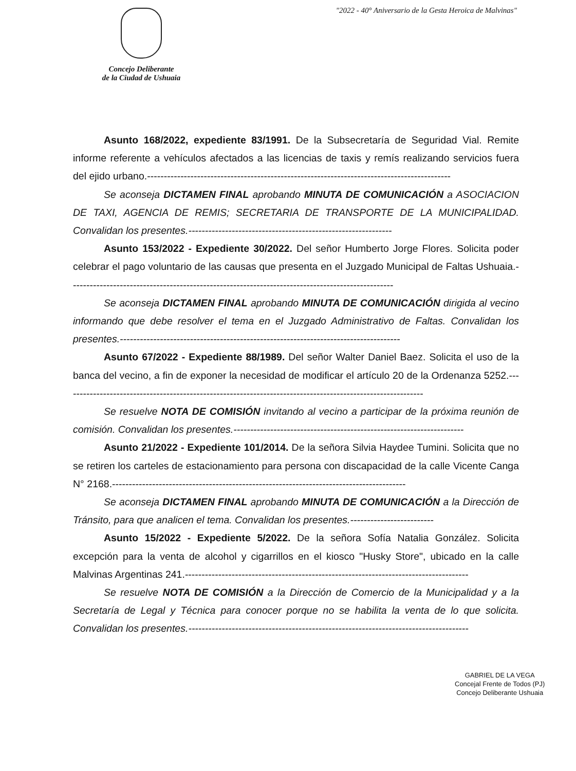"2022 - 40° Aniversario de la Gesta Heroica de Malvinas"
Concejo Deliberante
de la Ciudad de Ushuaia
Asunto 168/2022, expediente 83/1991. De la Subsecretaría de Seguridad Vial. Remite informe referente a vehículos afectados a las licencias de taxis y remís realizando servicios fuera del ejido urbano.-------------------------------------------------------------------------------------------
Se aconseja DICTAMEN FINAL aprobando MINUTA DE COMUNICACIÓN a ASOCIACION DE TAXI, AGENCIA DE REMIS; SECRETARIA DE TRANSPORTE DE LA MUNICIPALIDAD. Convalidan los presentes.-------------------------------------------------------------
Asunto 153/2022 - Expediente 30/2022. Del señor Humberto Jorge Flores. Solicita poder celebrar el pago voluntario de las causas que presenta en el Juzgado Municipal de Faltas Ushuaia.-------------------------------------------------------------------------------------------------
Se aconseja DICTAMEN FINAL aprobando MINUTA DE COMUNICACIÓN dirigida al vecino informando que debe resolver el tema en el Juzgado Administrativo de Faltas. Convalidan los presentes.------------------------------------------------------------------------------------
Asunto 67/2022 - Expediente 88/1989. Del señor Walter Daniel Baez. Solicita el uso de la banca del vecino, a fin de exponer la necesidad de modificar el artículo 20 de la Ordenanza 5252.------------------------------------------------------------------------------------------------------------
Se resuelve NOTA DE COMISIÓN invitando al vecino a participar de la próxima reunión de comisión. Convalidan los presentes.---------------------------------------------------------------------
Asunto 21/2022 - Expediente 101/2014. De la señora Silvia Haydee Tumini. Solicita que no se retiren los carteles de estacionamiento para persona con discapacidad de la calle Vicente Canga N° 2168.----------------------------------------------------------------------------------------
Se aconseja DICTAMEN FINAL aprobando MINUTA DE COMUNICACIÓN a la Dirección de Tránsito, para que analicen el tema. Convalidan los presentes.-------------------------
Asunto 15/2022 - Expediente 5/2022. De la señora Sofía Natalia González. Solicita excepción para la venta de alcohol y cigarrillos en el kiosco "Husky Store", ubicado en la calle Malvinas Argentinas 241.-------------------------------------------------------------------------------------
Se resuelve NOTA DE COMISIÓN a la Dirección de Comercio de la Municipalidad y a la Secretaría de Legal y Técnica para conocer porque no se habilita la venta de lo que solicita. Convalidan los presentes.------------------------------------------------------------------------------------
GABRIEL DE LA VEGA
Concejal Frente de Todos (PJ)
Concejo Deliberante Ushuaia